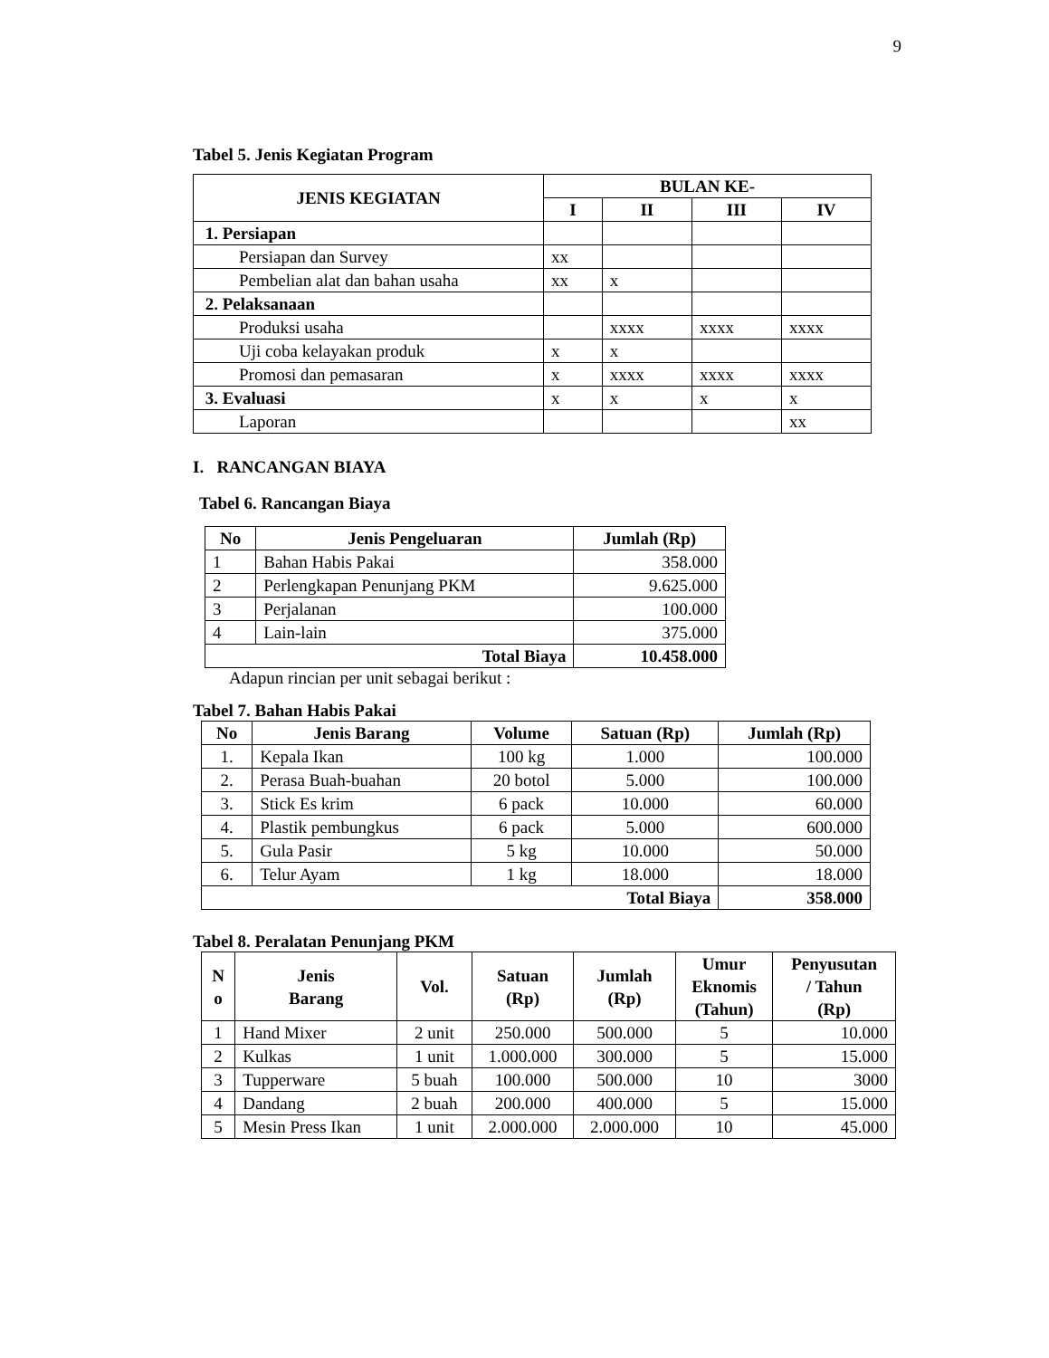9
Tabel 5. Jenis Kegiatan Program
| JENIS KEGIATAN | BULAN KE- | | | |
| --- | --- | --- | --- | --- |
| | I | II | III | IV |
| 1. Persiapan | | | | |
| Persiapan dan Survey | xx | | | |
| Pembelian alat dan bahan usaha | xx | x | | |
| 2. Pelaksanaan | | | | |
| Produksi usaha | | xxxx | xxxx | xxxx |
| Uji coba kelayakan produk | x | x | | |
| Promosi dan pemasaran | x | xxxx | xxxx | xxxx |
| 3. Evaluasi | x | x | x | x |
| Laporan | | | | xx |
I. RANCANGAN BIAYA
Tabel 6. Rancangan Biaya
| No | Jenis Pengeluaran | Jumlah (Rp) |
| --- | --- | --- |
| 1 | Bahan Habis Pakai | 358.000 |
| 2 | Perlengkapan Penunjang PKM | 9.625.000 |
| 3 | Perjalanan | 100.000 |
| 4 | Lain-lain | 375.000 |
| Total Biaya | | 10.458.000 |
Adapun rincian per unit sebagai berikut :
Tabel 7. Bahan Habis Pakai
| No | Jenis Barang | Volume | Satuan (Rp) | Jumlah (Rp) |
| --- | --- | --- | --- | --- |
| 1. | Kepala Ikan | 100 kg | 1.000 | 100.000 |
| 2. | Perasa Buah-buahan | 20 botol | 5.000 | 100.000 |
| 3. | Stick Es krim | 6 pack | 10.000 | 60.000 |
| 4. | Plastik pembungkus | 6 pack | 5.000 | 600.000 |
| 5. | Gula Pasir | 5 kg | 10.000 | 50.000 |
| 6. | Telur Ayam | 1 kg | 18.000 | 18.000 |
| Total Biaya | | | | 358.000 |
Tabel 8. Peralatan Penunjang PKM
| N o | Jenis Barang | Vol. | Satuan (Rp) | Jumlah (Rp) | Umur Eknomis (Tahun) | Penyusutan / Tahun (Rp) |
| --- | --- | --- | --- | --- | --- | --- |
| 1 | Hand Mixer | 2 unit | 250.000 | 500.000 | 5 | 10.000 |
| 2 | Kulkas | 1 unit | 1.000.000 | 300.000 | 5 | 15.000 |
| 3 | Tupperware | 5 buah | 100.000 | 500.000 | 10 | 3000 |
| 4 | Dandang | 2 buah | 200.000 | 400.000 | 5 | 15.000 |
| 5 | Mesin Press Ikan | 1 unit | 2.000.000 | 2.000.000 | 10 | 45.000 |